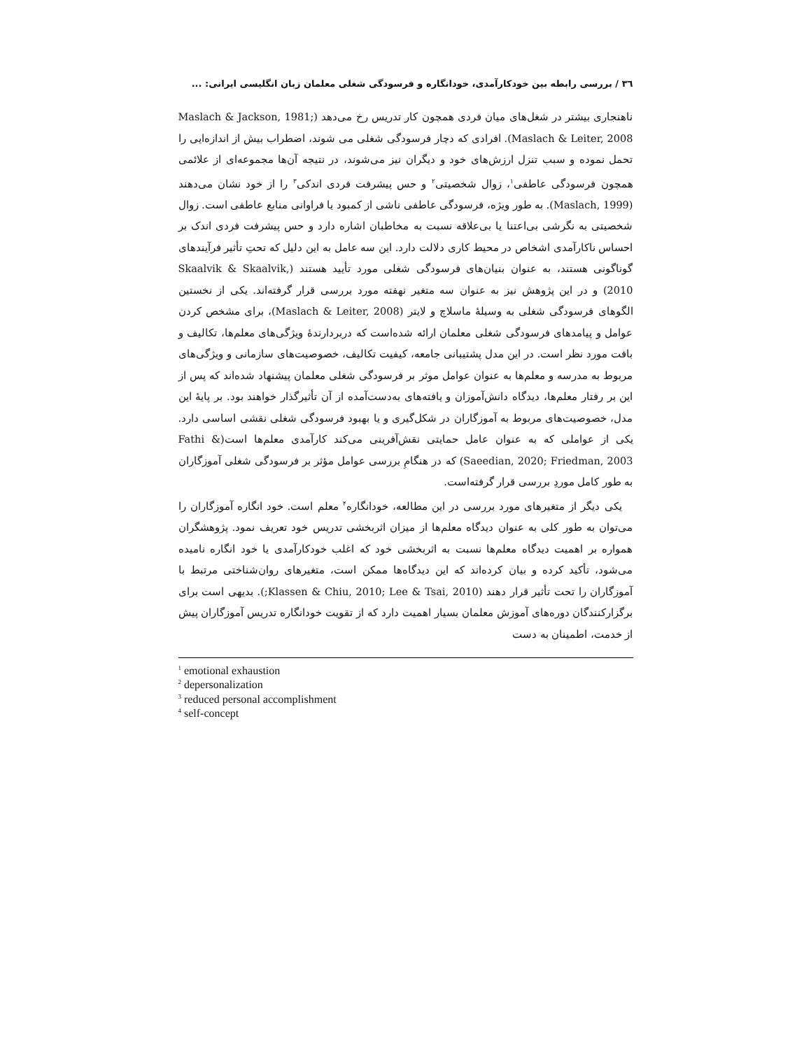٣٦ / بررسی رابطه بین خودکارآمدی، خودانگاره و فرسودگی شغلی معلمان زبان انگلیسی ایرانی: ...
ناهنجاری بیشتر در شغل‌های میان فردی همچون کار تدریس رخ می‌دهد (Maslach & Jackson, 1981; Maslach & Leiter, 2008). افرادی که دچار فرسودگی شغلی می شوند، اضطراب بیش از اندازه‌ایی را تحمل نموده و سبب تنزل ارزش‌های خود و دیگران نیز می‌شوند، در نتیجه آن‌ها مجموعه‌ای از علائمی همچون فرسودگی عاطفی<sup>١</sup>، زوال شخصیتی<sup>٢</sup> و حس پیشرفت فردی اندکی<sup>٣</sup> را از خود نشان می‌دهند (Maslach, 1999). به طور ویژه، فرسودگی عاطفی ناشی از کمبود یا فراوانی منابع عاطفی است. زوال شخصیتی به نگرشی بی‌اعتنا یا بی‌علاقه نسبت به مخاطبان اشاره دارد و حس پیشرفت فردی اندک بر احساس ناکارآمدی اشخاص در محیط کاری دلالت دارد. این سه عامل به این دلیل که تحتِ تأثیر فرآیندهای گوناگونی هستند، به عنوان بنیان‌های فرسودگی شغلی مورد تأیید هستند (Skaalvik & Skaalvik, 2010) و در این پژوهش نیز به عنوان سه متغیر نهفته مورد بررسی قرار گرفته‌اند. یکی از نخستین الگوهای فرسودگی شغلی به وسیلهٔ ماسلاچ و لایتر (Maslach & Leiter, 2008)، برای مشخص کردن عوامل و پیامدهای فرسودگی شغلی معلمان ارائه شده‌است که دربردارندهٔ ویژگی‌های معلم‌ها، تکالیف و بافت مورد نظر است. در این مدل پشتیبانی جامعه، کیفیت تکالیف، خصوصیت‌های سازمانی و ویژگی‌های مربوط به مدرسه و معلم‌ها به عنوان عوامل موثر بر فرسودگی شغلی معلمان پیشنهاد شده‌اند که پس از این بر رفتار معلم‌ها، دیدگاه دانش‌آموزان و یافته‌های به‌دست‌آمده از آن تأثیرگذار خواهند بود. بر پایهٔ این مدل، خصوصیت‌های مربوط به آموزگاران در شکل‌گیری و یا بهبود فرسودگی شغلی نقشی اساسی دارد. یکی از عواملی که به عنوان عامل حمایتی نقش‌آفرینی می‌کند کارآمدی معلم‌ها است(Fathi & Saeedian, 2020; Friedman, 2003) که در هنگامِ بررسی عوامل مؤثر بر فرسودگی شغلی آموزگاران به طور کامل موردِ بررسی قرار گرفته‌است.
یکی دیگر از متغیرهای مورد بررسی در این مطالعه، خودانگاره<sup>۴</sup> معلم است. خود انگاره آموزگاران را می‌توان به طور کلی به عنوان دیدگاه معلم‌ها از میزان اثربخشی تدریس خود تعریف نمود. پژوهشگران همواره بر اهمیت دیدگاه معلم‌ها نسبت به اثربخشی خود که اغلب خودکارآمدی یا خود انگاره نامیده می‌شود، تأکید کرده و بیان کرده‌اند که این دیدگاه‌ها ممکن است، متغیرهای روان‌شناختی مرتبط با آموزگاران را تحت تأثیر قرار دهند (Klassen & Chiu, 2010; Lee & Tsai, 2010;). بدیهی است برای برگزارکنندگان دوره‌های آموزش معلمان بسیار اهمیت دارد که از تقویت خودانگاره تدریس آموزگاران پیش از خدمت، اطمینان به دست
<sup>1</sup> emotional exhaustion
<sup>2</sup> depersonalization
<sup>3</sup> reduced personal accomplishment
<sup>4</sup> self-concept